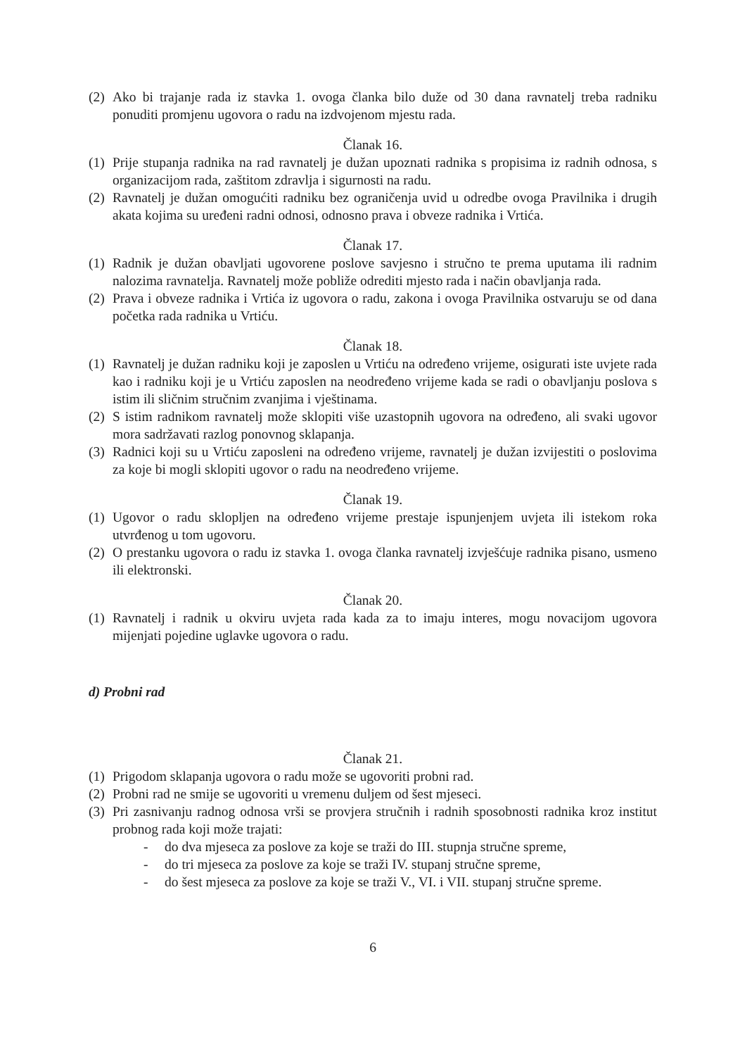(2) Ako bi trajanje rada iz stavka 1. ovoga članka bilo duže od 30 dana ravnatelj treba radniku ponuditi promjenu ugovora o radu na izdvojenom mjestu rada.
Članak 16.
(1) Prije stupanja radnika na rad ravnatelj je dužan upoznati radnika s propisima iz radnih odnosa, s organizacijom rada, zaštitom zdravlja i sigurnosti na radu.
(2) Ravnatelj je dužan omogućiti radniku bez ograničenja uvid u odredbe ovoga Pravilnika i drugih akata kojima su uređeni radni odnosi, odnosno prava i obveze radnika i Vrtića.
Članak 17.
(1) Radnik je dužan obavljati ugovorene poslove savjesno i stručno te prema uputama ili radnim nalozima ravnatelja. Ravnatelj može pobliže odrediti mjesto rada i način obavljanja rada.
(2) Prava i obveze radnika i Vrtića iz ugovora o radu, zakona i ovoga Pravilnika ostvaruju se od dana početka rada radnika u Vrtiću.
Članak 18.
(1) Ravnatelj je dužan radniku koji je zaposlen u Vrtiću na određeno vrijeme, osigurati iste uvjete rada kao i radniku koji je u Vrtiću zaposlen na neodređeno vrijeme kada se radi o obavljanju poslova s istim ili sličnim stručnim zvanjima i vještinama.
(2) S istim radnikom ravnatelj može sklopiti više uzastopnih ugovora na određeno, ali svaki ugovor mora sadržavati razlog ponovnog sklapanja.
(3) Radnici koji su u Vrtiću zaposleni na određeno vrijeme, ravnatelj je dužan izvijestiti o poslovima za koje bi mogli sklopiti ugovor o radu na neodređeno vrijeme.
Članak 19.
(1) Ugovor o radu sklopljen na određeno vrijeme prestaje ispunjenjem uvjeta ili istekom roka utvrđenog u tom ugovoru.
(2) O prestanku ugovora o radu iz stavka 1. ovoga članka ravnatelj izvješćuje radnika pisano, usmeno ili elektronski.
Članak 20.
(1) Ravnatelj i radnik u okviru uvjeta rada kada za to imaju interes, mogu novacijom ugovora mijenjati pojedine uglavke ugovora o radu.
d) Probni rad
Članak 21.
(1) Prigodom sklapanja ugovora o radu može se ugovoriti probni rad.
(2) Probni rad ne smije se ugovoriti u vremenu duljem od šest mjeseci.
(3) Pri zasnivanju radnog odnosa vrši se provjera stručnih i radnih sposobnosti radnika kroz institut probnog rada koji može trajati:
- do dva mjeseca za poslove za koje se traži do III. stupnja stručne spreme,
- do tri mjeseca za poslove za koje se traži IV. stupanj stručne spreme,
- do šest mjeseca za poslove za koje se traži V., VI. i VII. stupanj stručne spreme.
6